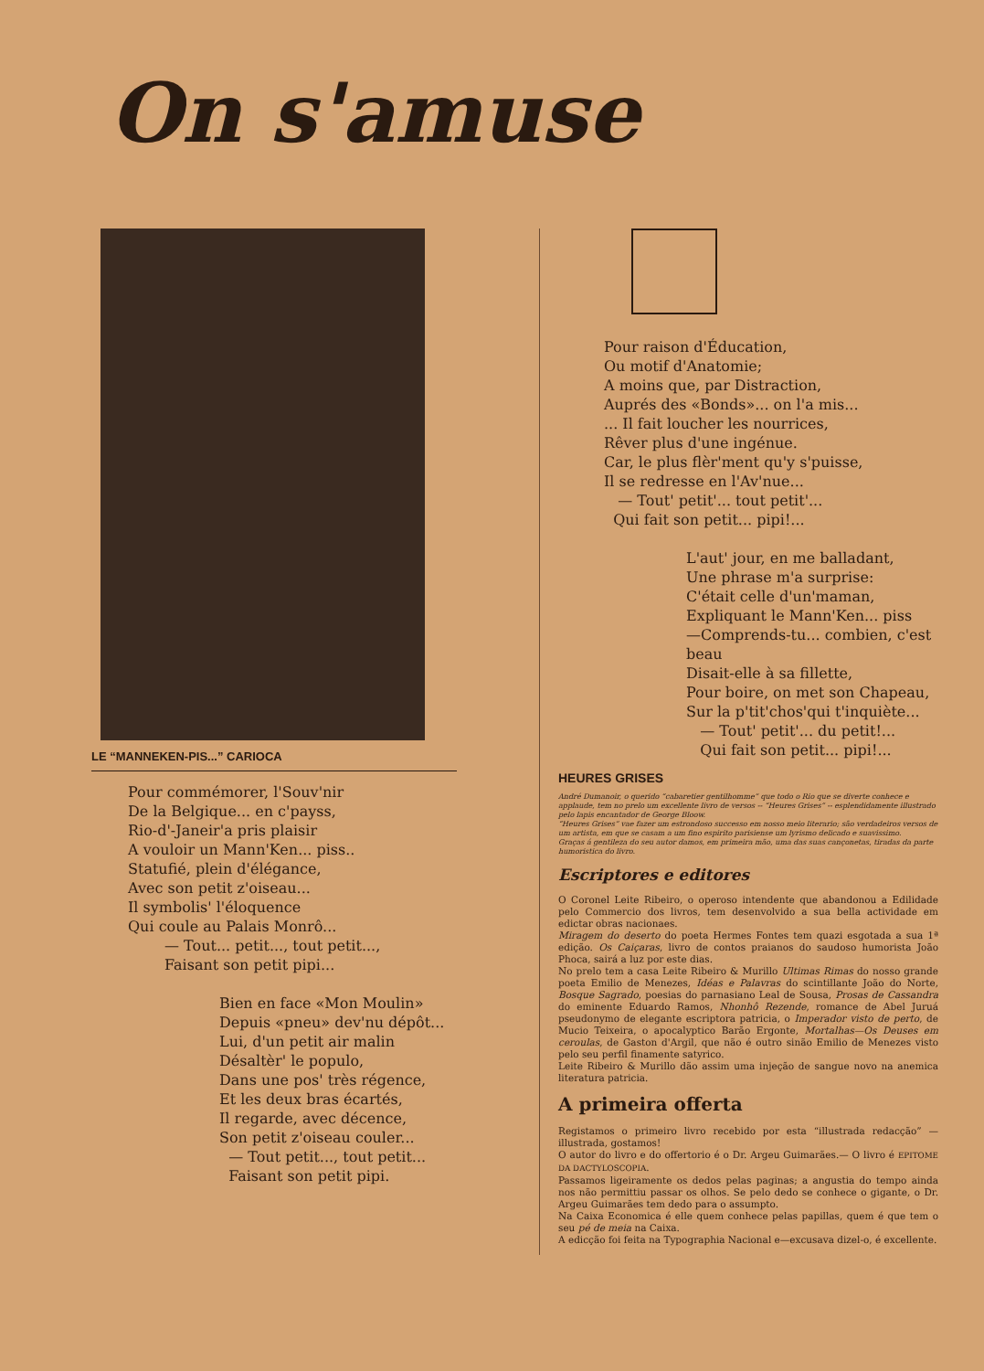On s'amuse
LE “MANNEKEN-PIS...” CARIOCA
Pour commémorer, l'Souv'nir
De la Belgique... en c'payss,
Rio-d'-Janeir'a pris plaisir
A vouloir un Mann'Ken... piss..
Statufié, plein d'élégance,
Avec son petit z'oiseau...
Il symbolis' l'éloquence
Qui coule au Palais Monrô...
— Tout... petit..., tout petit...,
Faisant son petit pipi...
Bien en face «Mon Moulin»
Depuis «pneu» dev'nu dépôt...
Lui, d'un petit air malin
Désaltèr' le populo,
Dans une pos' très régence,
Et les deux bras écartés,
Il regarde, avec décence,
Son petit z'oiseau couler...
— Tout petit..., tout petit...
Faisant son petit pipi.
Pour raison d'Éducation,
Ou motif d'Anatomie;
A moins que, par Distraction,
Auprés des «Bonds»... on l'a mis...
... Il fait loucher les nourrices,
Rêver plus d'une ingénue.
Car, le plus flèr'ment qu'y s'puisse,
Il se redresse en l'Av'nue...
— Tout' petit'... tout petit'...
Qui fait son petit... pipi!...
L'aut' jour, en me balladant,
Une phrase m'a surprise:
C'était celle d'un'maman,
Expliquant le Mann'Ken... piss
—Comprends-tu... combien, c'est beau
Disait-elle à sa fillette,
Pour boire, on met son Chapeau,
Sur la p'tit'chos'qui t'inquiète...
— Tout' petit'... du petit!...
Qui fait son petit... pipi!...
HEURES GRISES
André Dumanoir, o querido “cabaretier gentilhomme” que todo o Rio que se diverte conhece e applaude, tem no prelo um excellente livro de versos -- “Heures Grises” -- esplendidamente illustrado pelo lapis encantador de George Bloow.
“Heures Grises” vae fazer um estrondoso successo em nosso meio literario; são verdadeiros versos de um artista, em que se casam a um fino espirito parisiense um lyrismo delicado e suavissimo.
Graças á gentileza do seu autor damos, em primeira mão, uma das suas cançonetas, tiradas da parte humoristica do livro.
Escriptores e editores
O Coronel Leite Ribeiro, o operoso intendente que abandonou a Edilidade pelo Commercio dos livros, tem desenvolvido a sua bella actividade em edictar obras nacionaes.
Miragem do deserto do poeta Hermes Fontes tem quazi esgotada a sua 1ª edição. Os Caiçaras, livro de contos praianos do saudoso humorista João Phoca, sairá a luz por este dias.
No prelo tem a casa Leite Ribeiro & Murillo Ultimas Rimas do nosso grande poeta Emilio de Menezes, Idéas e Palavras do scintillante João do Norte, Bosque Sagrado, poesias do parnasiano Leal de Sousa, Prosas de Cassandra do eminente Eduardo Ramos, Nhonhô Rezende, romance de Abel Juruá pseudonymo de elegante escriptora patricia, o Imperador visto de perto, de Mucio Teixeira, o apocalyptico Barão Ergonte, Mortalhas—Os Deuses em ceroulas, de Gaston d'Argil, que não é outro sinão Emilio de Menezes visto pelo seu perfil finamente satyrico.
Leite Ribeiro & Murillo dão assim uma injeção de sangue novo na anemica literatura patricia.
A primeira offerta
Registamos o primeiro livro recebido por esta “illustrada redacção” — illustrada, gostamos!
O autor do livro e do offertorio é o Dr. Argeu Guimarães.— O livro é EPITOME DA DACTYLOSCOPIA.
Passamos ligeiramente os dedos pelas paginas; a angustia do tempo ainda nos não permittiu passar os olhos. Se pelo dedo se conhece o gigante, o Dr. Argeu Guimarães tem dedo para o assumpto.
Na Caixa Economica é elle quem conhece pelas papillas, quem é que tem o seu pé de meia na Caixa.
A edicção foi feita na Typographia Nacional e—excusava dizel-o, é excellente.